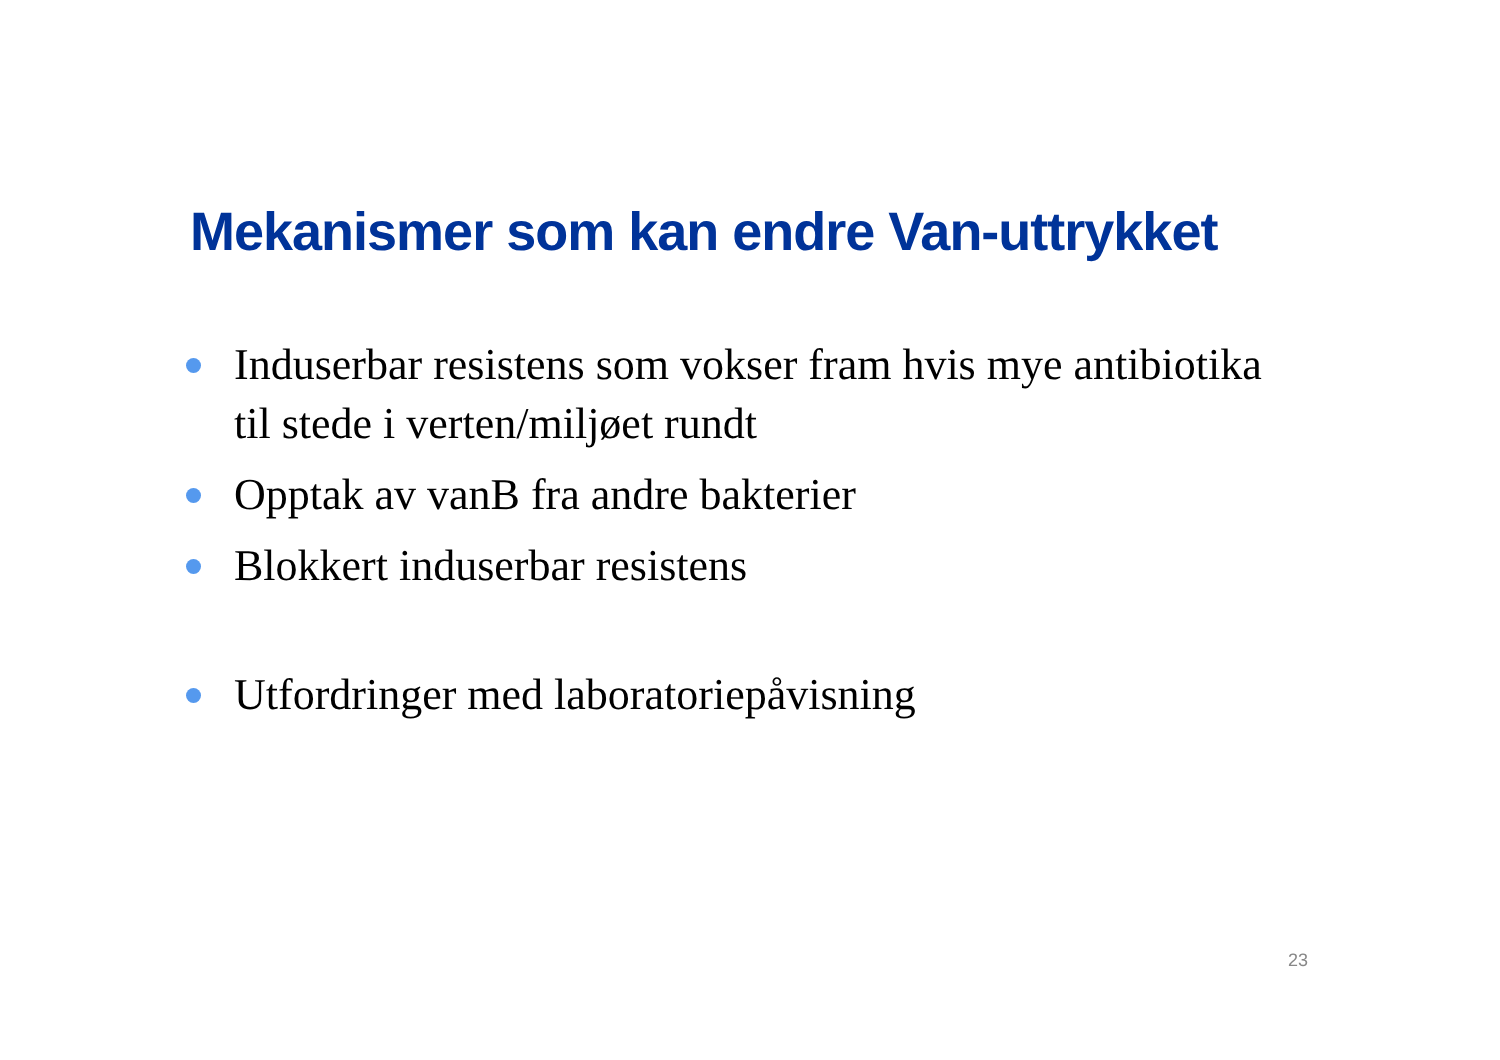Mekanismer som kan endre Van-uttrykket
Induserbar resistens som vokser fram hvis mye antibiotika til stede i verten/miljøet rundt
Opptak av vanB fra andre bakterier
Blokkert induserbar resistens
Utfordringer med laboratoriepåvisning
23